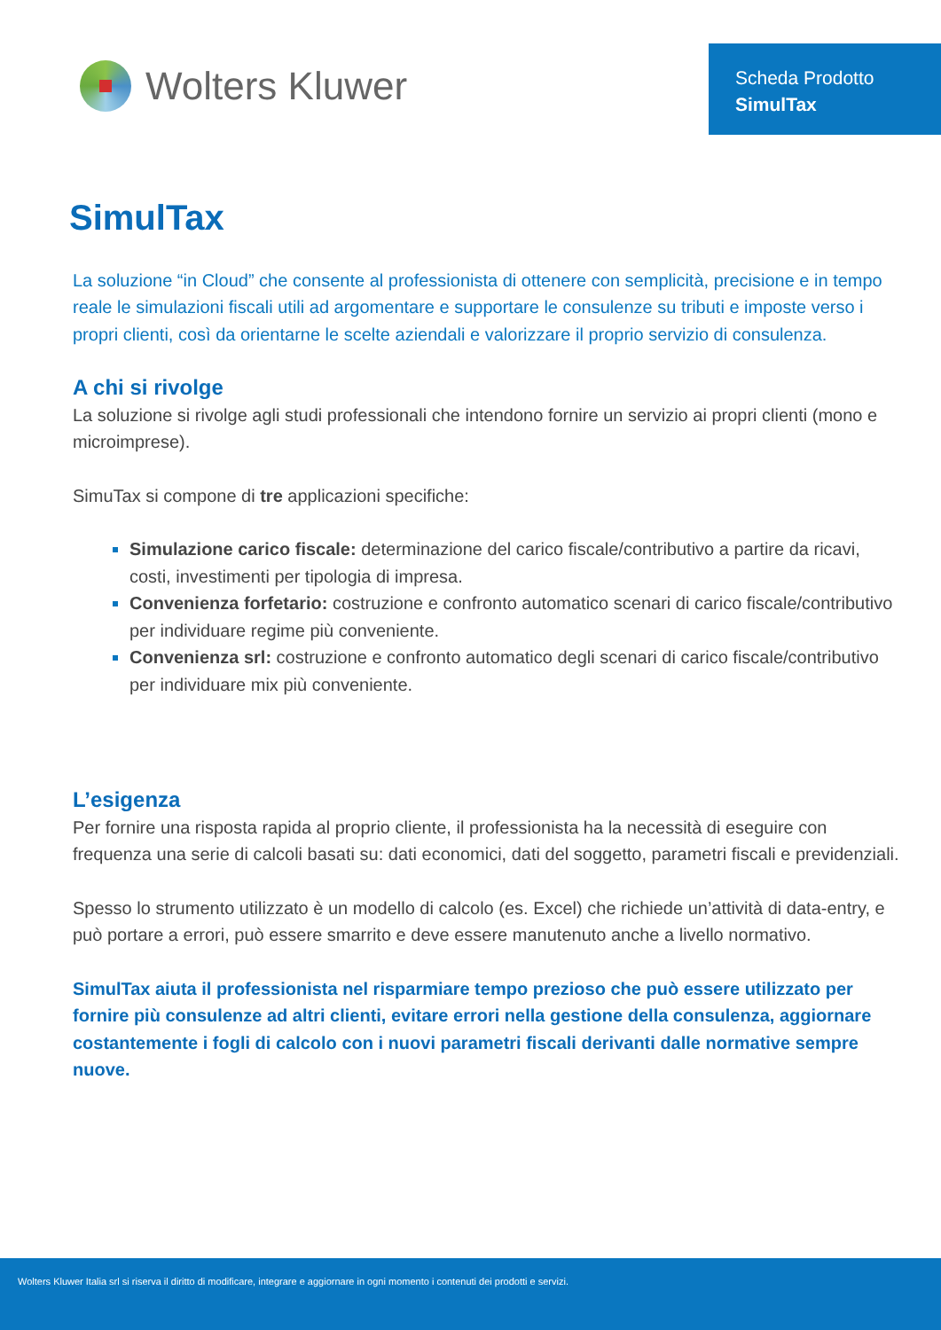Wolters Kluwer
Scheda Prodotto
SimulTax
SimulTax
La soluzione “in Cloud” che consente al professionista di ottenere con semplicità, precisione e in tempo reale le simulazioni fiscali utili ad argomentare e supportare le consulenze su tributi e imposte verso i propri clienti, così da orientarne le scelte aziendali e valorizzare il proprio servizio di consulenza.
A chi si rivolge
La soluzione si rivolge agli studi professionali che intendono fornire un servizio ai propri clienti (mono e microimprese).
SimuTax si compone di tre applicazioni specifiche:
Simulazione carico fiscale: determinazione del carico fiscale/contributivo a partire da ricavi, costi, investimenti per tipologia di impresa.
Convenienza forfetario: costruzione e confronto automatico scenari di carico fiscale/contributivo per individuare regime più conveniente.
Convenienza srl: costruzione e confronto automatico degli scenari di carico fiscale/contributivo per individuare mix più conveniente.
L’esigenza
Per fornire una risposta rapida al proprio cliente, il professionista ha la necessità di eseguire con frequenza una serie di calcoli basati su: dati economici, dati del soggetto, parametri fiscali e previdenziali.
Spesso lo strumento utilizzato è un modello di calcolo (es. Excel) che richiede un’attività di data-entry, e può portare a errori, può essere smarrito e deve essere manutenuto anche a livello normativo.
SimulTax aiuta il professionista nel risparmiare tempo prezioso che può essere utilizzato per fornire più consulenze ad altri clienti, evitare errori nella gestione della consulenza, aggiornare costantemente i fogli di calcolo con i nuovi parametri fiscali derivanti dalle normative sempre nuove.
Wolters Kluwer Italia srl si riserva il diritto di modificare, integrare e aggiornare in ogni momento i contenuti dei prodotti e servizi.